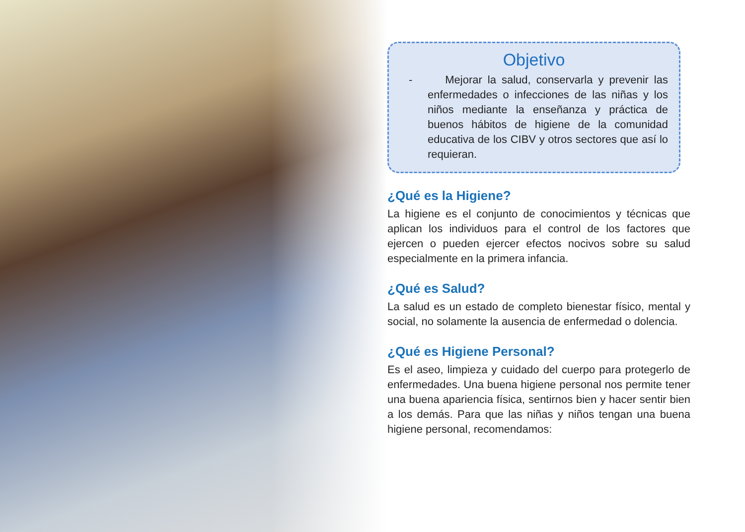Objetivo
- Mejorar la salud, conservarla y prevenir las enfermedades o infecciones de las niñas y los niños mediante la enseñanza y práctica de buenos hábitos de higiene de la comunidad educativa de los CIBV y otros sectores que así lo requieran.
¿Qué es la Higiene?
La higiene es el conjunto de conocimientos y técnicas que aplican los individuos para el control de los factores que ejercen o pueden ejercer efectos nocivos sobre su salud especialmente en la primera infancia.
¿Qué es Salud?
La salud es un estado de completo bienestar físico, mental y social, no solamente la ausencia de enfermedad o dolencia.
¿Qué es Higiene Personal?
Es el aseo, limpieza y cuidado del cuerpo para protegerlo de enfermedades. Una buena higiene personal nos permite tener una buena apariencia física, sentirnos bien y hacer sentir bien a los demás. Para que las niñas y niños tengan una buena higiene personal, recomendamos: